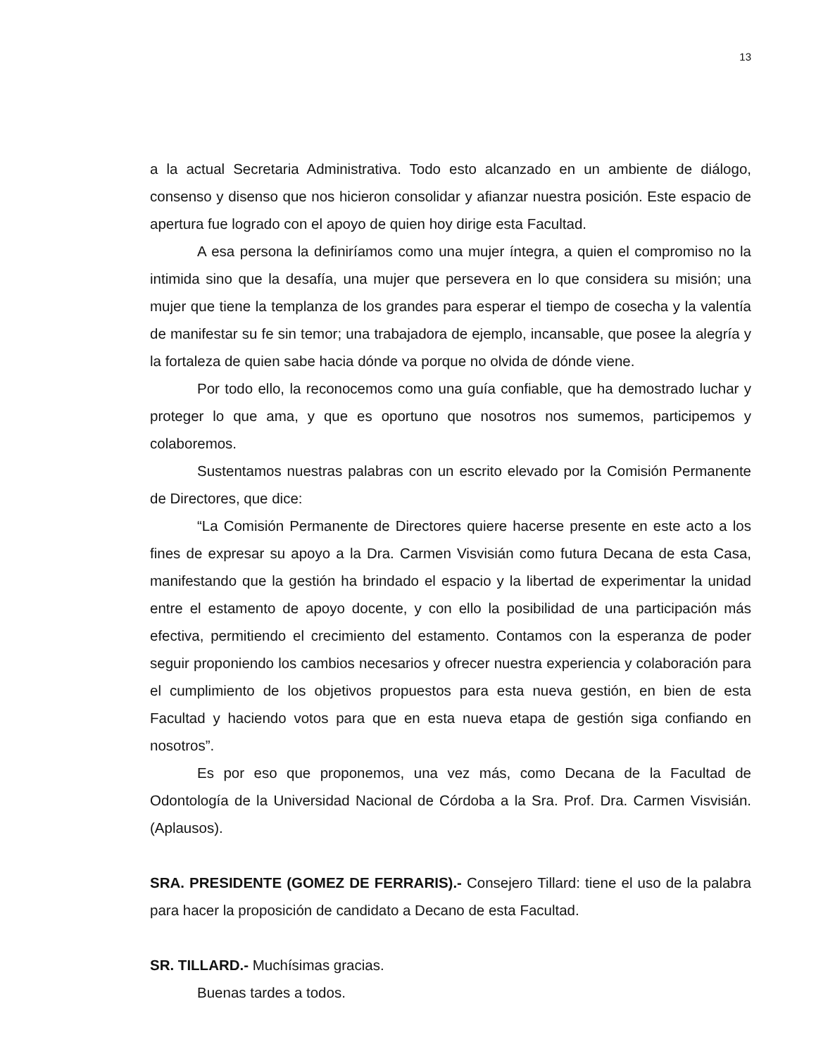13
a la actual Secretaria Administrativa. Todo esto alcanzado en un ambiente de diálogo, consenso y disenso que nos hicieron consolidar y afianzar nuestra posición. Este espacio de apertura fue logrado con el apoyo de quien hoy dirige esta Facultad.
A esa persona la definiríamos como una mujer íntegra, a quien el compromiso no la intimida sino que la desafía, una mujer que persevera en lo que considera su misión; una mujer que tiene la templanza de los grandes para esperar el tiempo de cosecha y la valentía de manifestar su fe sin temor; una trabajadora de ejemplo, incansable, que posee la alegría y la fortaleza de quien sabe hacia dónde va porque no olvida de dónde viene.
Por todo ello, la reconocemos como una guía confiable, que ha demostrado luchar y proteger lo que ama, y que es oportuno que nosotros nos sumemos, participemos y colaboremos.
Sustentamos nuestras palabras con un escrito elevado por la Comisión Permanente de Directores, que dice:
“La Comisión Permanente de Directores quiere hacerse presente en este acto a los fines de expresar su apoyo a la Dra. Carmen Visvisián como futura Decana de esta Casa, manifestando que la gestión ha brindado el espacio y la libertad de experimentar la unidad entre el estamento de apoyo docente, y con ello la posibilidad de una participación más efectiva, permitiendo el crecimiento del estamento. Contamos con la esperanza de poder seguir proponiendo los cambios necesarios y ofrecer nuestra experiencia y colaboración para el cumplimiento de los objetivos propuestos para esta nueva gestión, en bien de esta Facultad y haciendo votos para que en esta nueva etapa de gestión siga confiando en nosotros”.
Es por eso que proponemos, una vez más, como Decana de la Facultad de Odontología de la Universidad Nacional de Córdoba a la Sra. Prof. Dra. Carmen Visvisián. (Aplausos).
SRA. PRESIDENTE (GOMEZ DE FERRARIS).- Consejero Tillard: tiene el uso de la palabra para hacer la proposición de candidato a Decano de esta Facultad.
SR. TILLARD.- Muchísimas gracias.
Buenas tardes a todos.